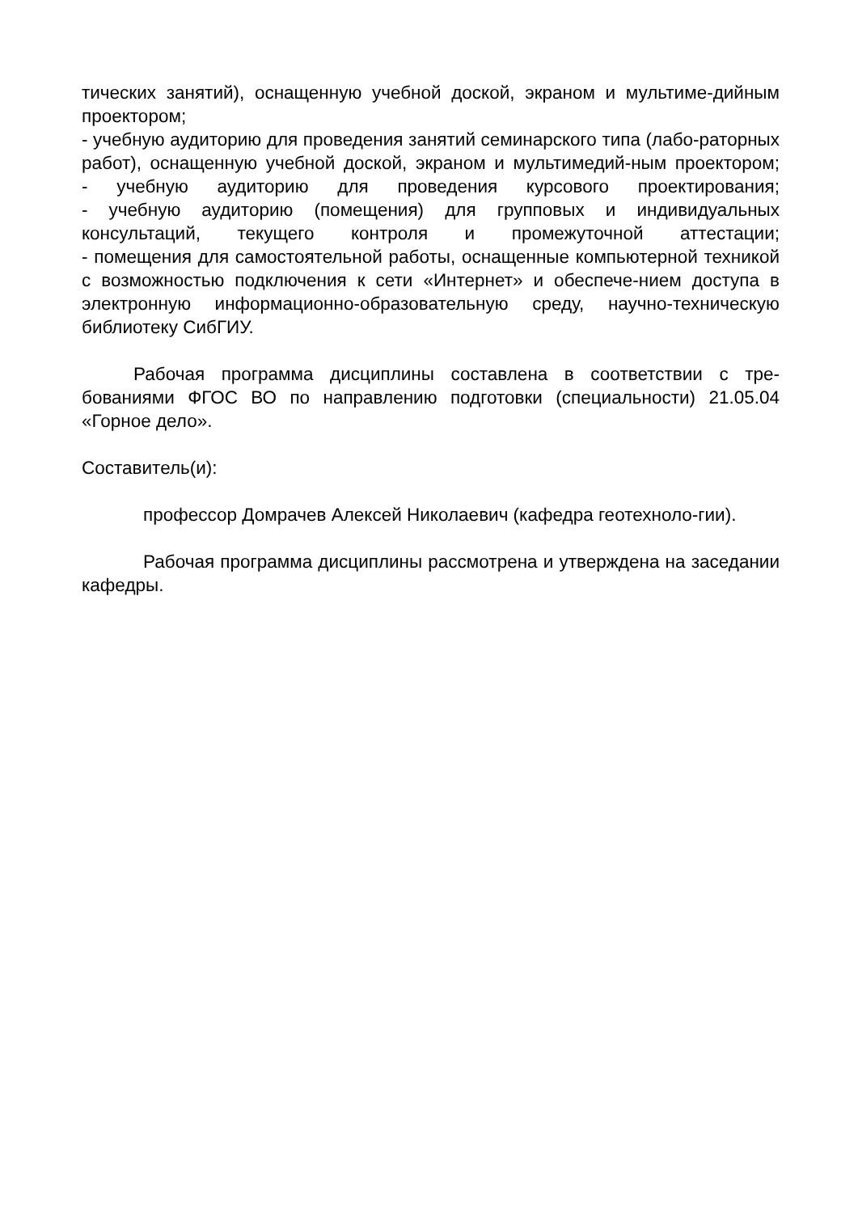тических занятий), оснащенную учебной доской, экраном и мультиме-дийным проектором;
- учебную аудиторию для проведения занятий семинарского типа (лабо-раторных работ), оснащенную учебной доской, экраном и мультимедий-ным проектором;
- учебную аудиторию для проведения курсового проектирования;
- учебную аудиторию (помещения) для групповых и индивидуальных консультаций, текущего контроля и промежуточной аттестации;
- помещения для самостоятельной работы, оснащенные компьютерной техникой с возможностью подключения к сети «Интернет» и обеспече-нием доступа в электронную информационно-образовательную среду, научно-техническую библиотеку СибГИУ.
Рабочая программа дисциплины составлена в соответствии с тре-бованиями ФГОС ВО по направлению подготовки (специальности) 21.05.04 «Горное дело».
Составитель(и):
профессор Домрачев Алексей Николаевич (кафедра геотехноло-гии).
Рабочая программа дисциплины рассмотрена и утверждена на заседании кафедры.